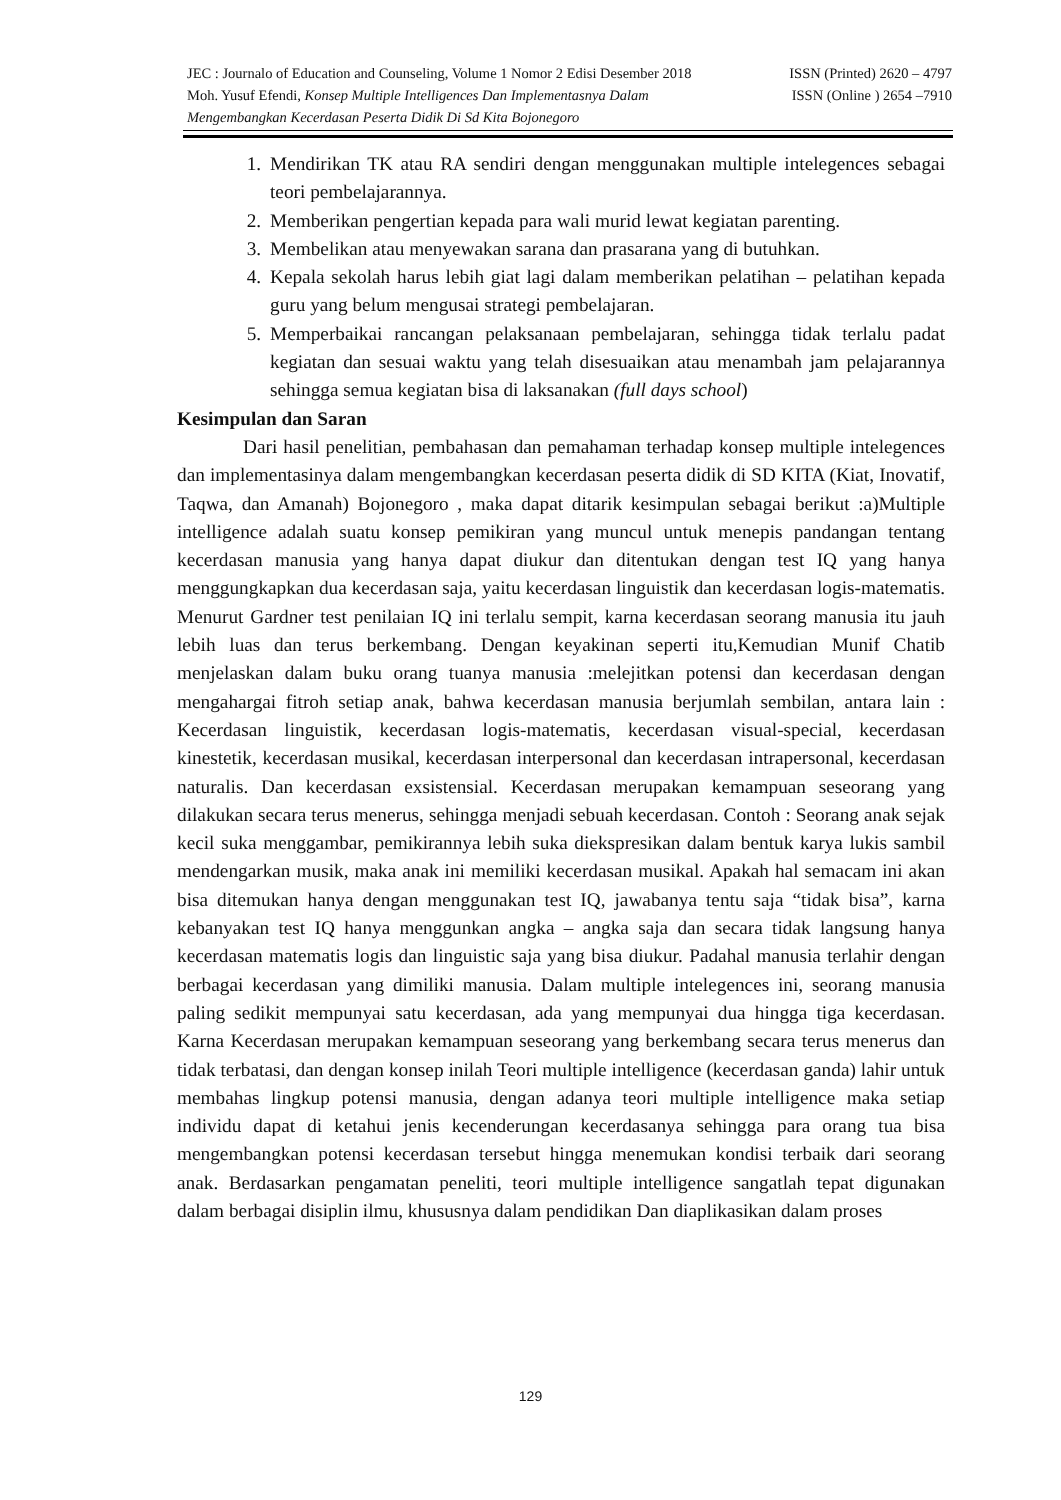JEC : Journalo of Education and Counseling, Volume 1 Nomor 2 Edisi Desember 2018 ISSN (Printed) 2620 – 4797
Moh. Yusuf Efendi, Konsep Multiple Intelligences Dan Implementasnya Dalam ISSN (Online ) 2654 –7910
Mengembangkan Kecerdasan Peserta Didik Di Sd Kita Bojonegoro
1. Mendirikan TK atau RA sendiri dengan menggunakan multiple intelegences sebagai teori pembelajarannya.
2. Memberikan pengertian kepada para wali murid lewat kegiatan parenting.
3. Membelikan atau menyewakan sarana dan prasarana yang di butuhkan.
4. Kepala sekolah harus lebih giat lagi dalam memberikan pelatihan – pelatihan kepada guru yang belum mengusai strategi pembelajaran.
5. Memperbaikai rancangan pelaksanaan pembelajaran, sehingga tidak terlalu padat kegiatan dan sesuai waktu yang telah disesuaikan atau menambah jam pelajarannya sehingga semua kegiatan bisa di laksanakan (full days school)
Kesimpulan dan Saran
Dari hasil penelitian, pembahasan dan pemahaman terhadap konsep multiple intelegences dan implementasinya dalam mengembangkan kecerdasan peserta didik di SD KITA (Kiat, Inovatif, Taqwa, dan Amanah) Bojonegoro , maka dapat ditarik kesimpulan sebagai berikut :a)Multiple intelligence adalah suatu konsep pemikiran yang muncul untuk menepis pandangan tentang kecerdasan manusia yang hanya dapat diukur dan ditentukan dengan test IQ yang hanya menggungkapkan dua kecerdasan saja, yaitu kecerdasan linguistik dan kecerdasan logis-matematis. Menurut Gardner test penilaian IQ ini terlalu sempit, karna kecerdasan seorang manusia itu jauh lebih luas dan terus berkembang. Dengan keyakinan seperti itu,Kemudian Munif Chatib menjelaskan dalam buku orang tuanya manusia :melejitkan potensi dan kecerdasan dengan mengahargai fitroh setiap anak, bahwa kecerdasan manusia berjumlah sembilan, antara lain : Kecerdasan linguistik, kecerdasan logis-matematis, kecerdasan visual-special, kecerdasan kinestetik, kecerdasan musikal, kecerdasan interpersonal dan kecerdasan intrapersonal, kecerdasan naturalis. Dan kecerdasan exsistensial. Kecerdasan merupakan kemampuan seseorang yang dilakukan secara terus menerus, sehingga menjadi sebuah kecerdasan. Contoh : Seorang anak sejak kecil suka menggambar, pemikirannya lebih suka diekspresikan dalam bentuk karya lukis sambil mendengarkan musik, maka anak ini memiliki kecerdasan musikal. Apakah hal semacam ini akan bisa ditemukan hanya dengan menggunakan test IQ, jawabanya tentu saja “tidak bisa”, karna kebanyakan test IQ hanya menggunkan angka – angka saja dan secara tidak langsung hanya kecerdasan matematis logis dan linguistic saja yang bisa diukur. Padahal manusia terlahir dengan berbagai kecerdasan yang dimiliki manusia. Dalam multiple intelegences ini, seorang manusia paling sedikit mempunyai satu kecerdasan, ada yang mempunyai dua hingga tiga kecerdasan. Karna Kecerdasan merupakan kemampuan seseorang yang berkembang secara terus menerus dan tidak terbatasi, dan dengan konsep inilah Teori multiple intelligence (kecerdasan ganda) lahir untuk membahas lingkup potensi manusia, dengan adanya teori multiple intelligence maka setiap individu dapat di ketahui jenis kecenderungan kecerdasanya sehingga para orang tua bisa mengembangkan potensi kecerdasan tersebut hingga menemukan kondisi terbaik dari seorang anak. Berdasarkan pengamatan peneliti, teori multiple intelligence sangatlah tepat digunakan dalam berbagai disiplin ilmu, khususnya dalam pendidikan Dan diaplikasikan dalam proses
129